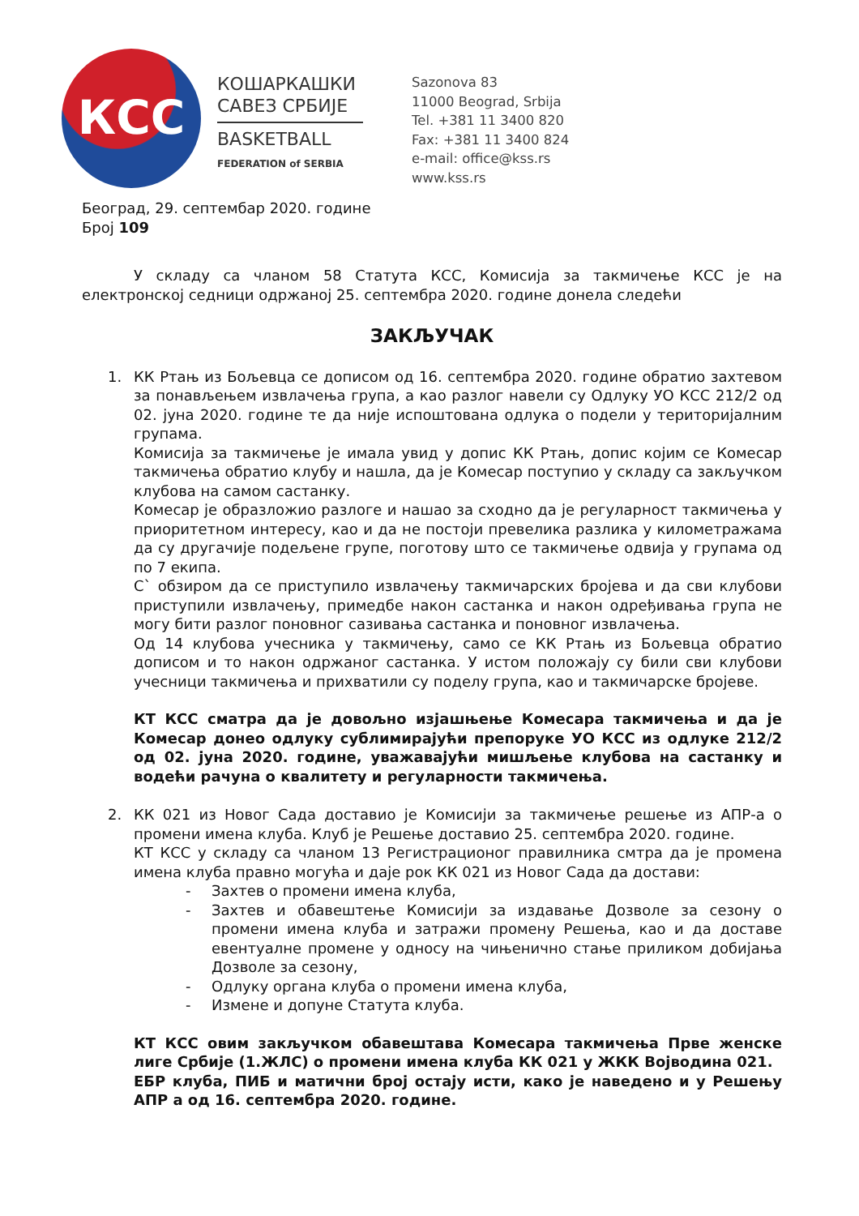КСС
КОШАРКАШКИ
САВЕЗ СРБИЈЕ
BASKETBALL
FEDERATION of SERBIA
Sazonova 83
11000 Beograd, Srbija
Tel. +381 11 3400 820
Fax: +381 11 3400 824
e-mail: office@kss.rs
www.kss.rs
Београд, 29. септембар 2020. године
Број 109
У складу са чланом 58 Статута КСС, Комисија за такмичење КСС је на електронској седници одржаној 25. септембра 2020. године донела следећи
ЗАКЉУЧАК
1. КК Ртањ из Бољевца се дописом од 16. септембра 2020. године обратио захтевом за понављењем извлачења група, а као разлог навели су Одлуку УО КСС 212/2 од 02. јуна 2020. године те да није испоштована одлука о подели у територијалним групама.
Комисија за такмичење је имала увид у допис КК Ртањ, допис којим се Комесар такмичења обратио клубу и нашла, да је Комесар поступио у складу са закључком клубова на самом састанку.
Комесар је образложио разлоге и нашао за сходно да је регуларност такмичења у приоритетном интересу, као и да не постоји превелика разлика у километражама да су другачије подељене групе, поготову што се такмичење одвија у групама од по 7 екипа.
С` обзиром да се приступило извлачењу такмичарских бројева и да сви клубови приступили извлачењу, примедбе након састанка и након одређивања група не могу бити разлог поновног сазивања састанка и поновног извлачења.
Од 14 клубова учесника у такмичењу, само се КК Ртањ из Бољевца обратио дописом и то након одржаног састанка. У истом положају су били сви клубови учесници такмичења и прихватили су поделу група, као и такмичарске бројеве.
КТ КСС сматра да је довољно изјашњење Комесара такмичења и да је Комесар донео одлуку сублимирајући препоруке УО КСС из одлуке 212/2 од 02. јуна 2020. године, уважавајући мишљење клубова на састанку и водећи рачуна о квалитету и регуларности такмичења.
2. КК 021 из Новог Сада доставио је Комисији за такмичење решење из АПР-а о промени имена клуба. Клуб је Решење доставио 25. септембра 2020. године.
КТ КСС у складу са чланом 13 Регистрационог правилника смтра да је промена имена клуба правно могућа и даје рок КК 021 из Новог Сада да достави:
- Захтев о промени имена клуба,
- Захтев и обавештење Комисији за издавање Дозволе за сезону о промени имена клуба и затражи промену Решења, као и да доставе евентуалне промене у односу на чињенично стање приликом добијања Дозволе за сезону,
- Одлуку органа клуба о промени имена клуба,
- Измене и допуне Статута клуба.
КТ КСС овим закључком обавештава Комесара такмичења Прве женске лиге Србије (1.ЖЛС) о промени имена клуба КК 021 у ЖКК Војводина 021.
ЕБР клуба, ПИБ и матични број остају исти, како је наведено и у Решењу АПР а од 16. септембра 2020. године.